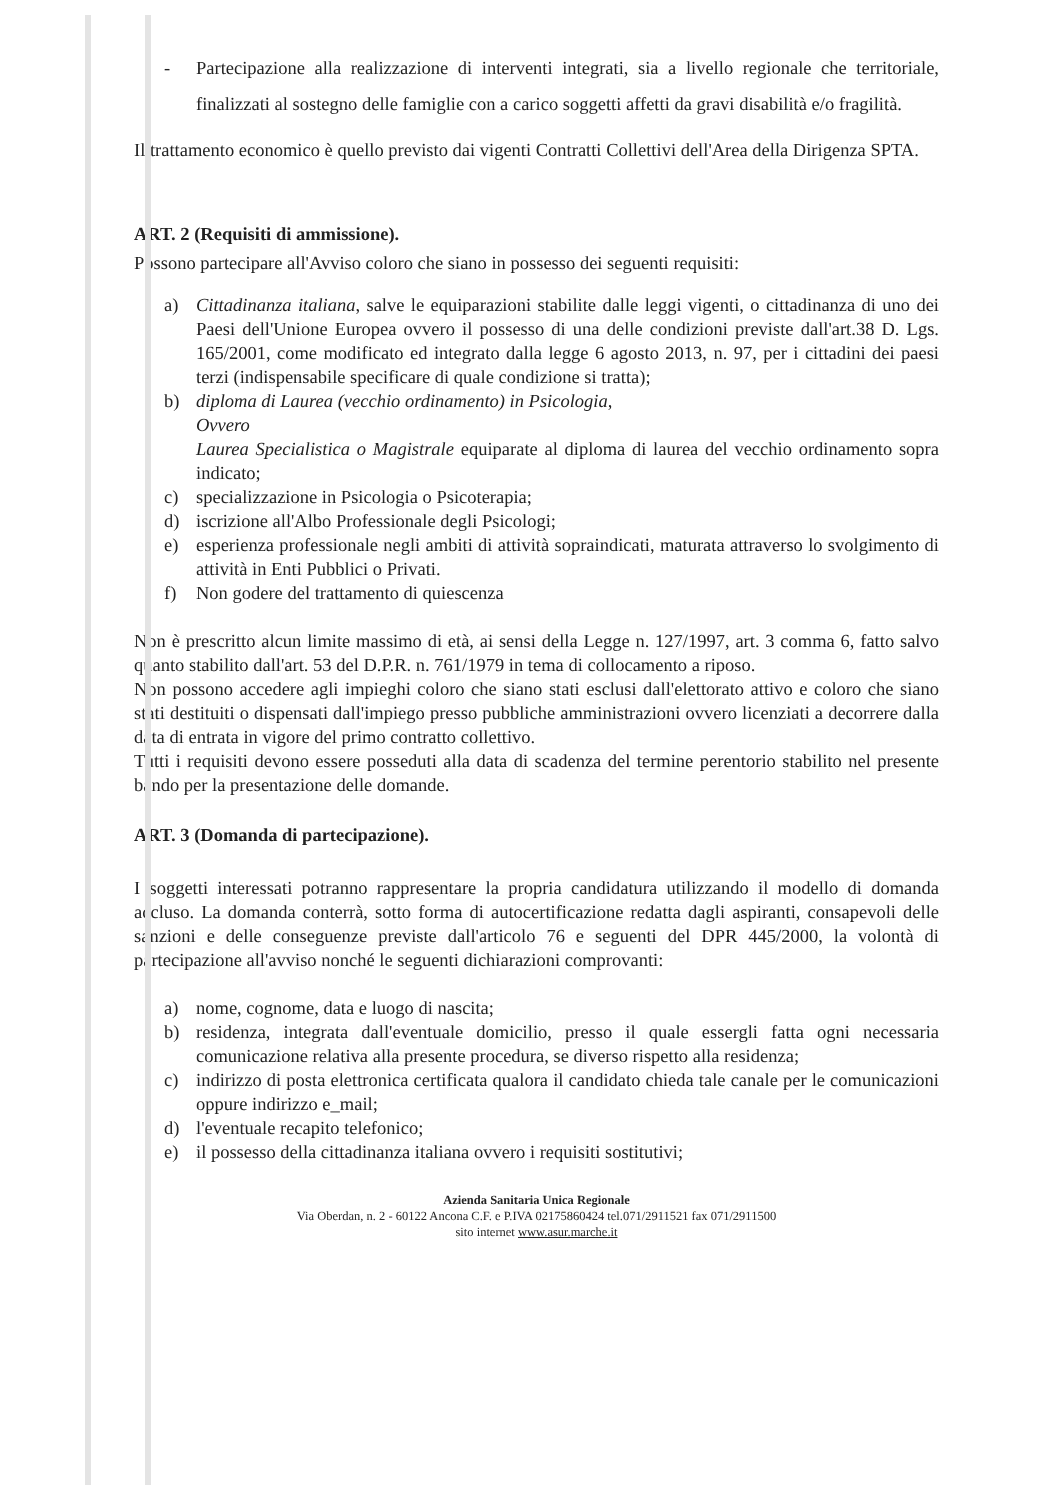- Partecipazione alla realizzazione di interventi integrati, sia a livello regionale che territoriale, finalizzati al sostegno delle famiglie con a carico soggetti affetti da gravi disabilità e/o fragilità.
Il trattamento economico è quello previsto dai vigenti Contratti Collettivi dell'Area della Dirigenza SPTA.
ART. 2 (Requisiti di ammissione).
Possono partecipare all'Avviso coloro che siano in possesso dei seguenti requisiti:
a) Cittadinanza italiana, salve le equiparazioni stabilite dalle leggi vigenti, o cittadinanza di uno dei Paesi dell'Unione Europea ovvero il possesso di una delle condizioni previste dall'art.38 D. Lgs. 165/2001, come modificato ed integrato dalla legge 6 agosto 2013, n. 97, per i cittadini dei paesi terzi (indispensabile specificare di quale condizione si tratta);
b) diploma di Laurea (vecchio ordinamento) in Psicologia,
Ovvero
Laurea Specialistica o Magistrale equiparate al diploma di laurea del vecchio ordinamento sopra indicato;
c) specializzazione in Psicologia o Psicoterapia;
d) iscrizione all'Albo Professionale degli Psicologi;
e) esperienza professionale negli ambiti di attività sopraindicati, maturata attraverso lo svolgimento di attività in Enti Pubblici o Privati.
f) Non godere del trattamento di quiescenza
Non è prescritto alcun limite massimo di età, ai sensi della Legge n. 127/1997, art. 3 comma 6, fatto salvo quanto stabilito dall'art. 53 del D.P.R. n. 761/1979 in tema di collocamento a riposo.
Non possono accedere agli impieghi coloro che siano stati esclusi dall'elettorato attivo e coloro che siano stati destituiti o dispensati dall'impiego presso pubbliche amministrazioni ovvero licenziati a decorrere dalla data di entrata in vigore del primo contratto collettivo.
Tutti i requisiti devono essere posseduti alla data di scadenza del termine perentorio stabilito nel presente bando per la presentazione delle domande.
ART. 3 (Domanda di partecipazione).
I soggetti interessati potranno rappresentare la propria candidatura utilizzando il modello di domanda accluso. La domanda conterrà, sotto forma di autocertificazione redatta dagli aspiranti, consapevoli delle sanzioni e delle conseguenze previste dall'articolo 76 e seguenti del DPR 445/2000, la volontà di partecipazione all'avviso nonché le seguenti dichiarazioni comprovanti:
a) nome, cognome, data e luogo di nascita;
b) residenza, integrata dall'eventuale domicilio, presso il quale essergli fatta ogni necessaria comunicazione relativa alla presente procedura, se diverso rispetto alla residenza;
c) indirizzo di posta elettronica certificata qualora il candidato chieda tale canale per le comunicazioni oppure indirizzo e_mail;
d) l'eventuale recapito telefonico;
e) il possesso della cittadinanza italiana ovvero i requisiti sostitutivi;
Azienda Sanitaria Unica Regionale
Via Oberdan, n. 2 - 60122 Ancona C.F. e P.IVA 02175860424 tel.071/2911521 fax 071/2911500
sito internet www.asur.marche.it